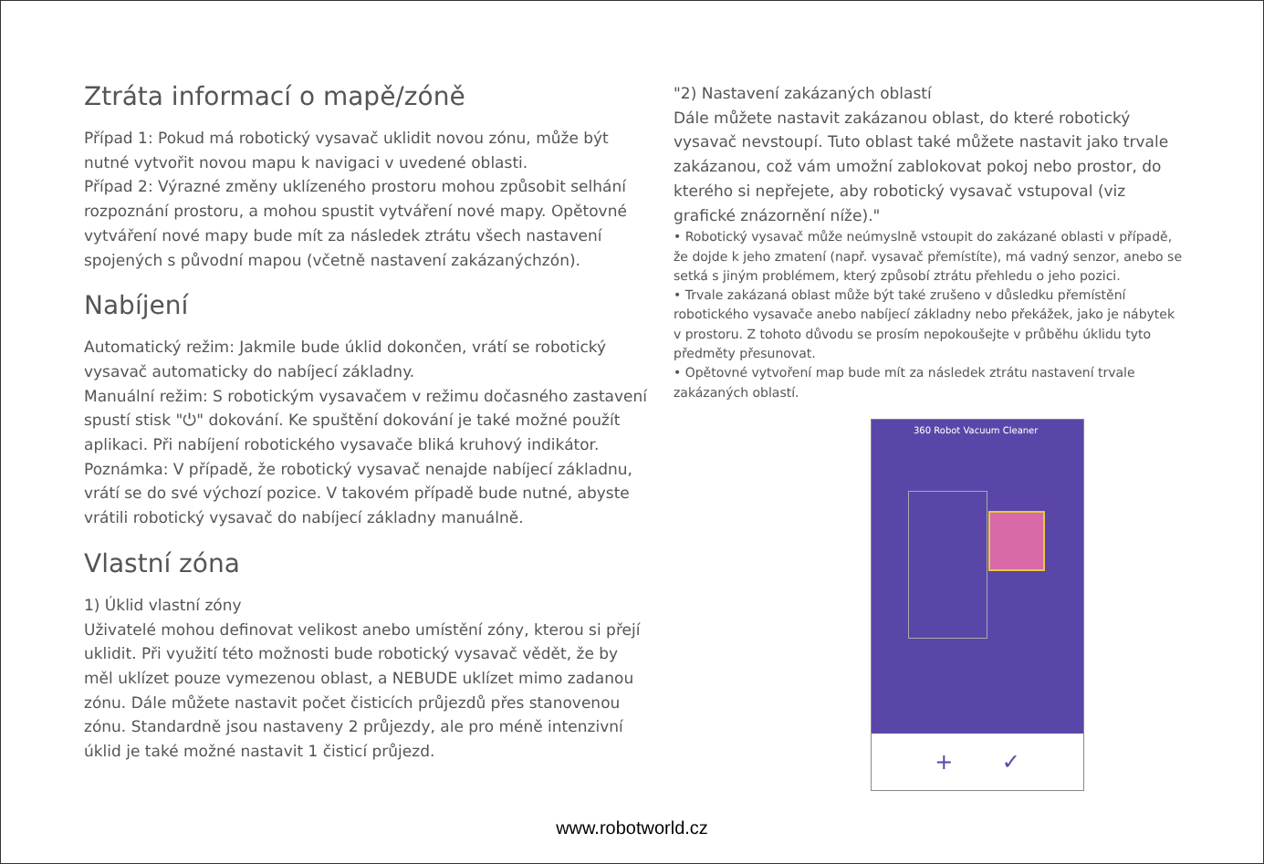Ztráta informací o mapě/zóně
Případ 1: Pokud má robotický vysavač uklidit novou zónu, může být nutné vytvořit novou mapu k navigaci v uvedené oblasti.
Případ 2: Výrazné změny uklízeného prostoru mohou způsobit selhání rozpoznání prostoru, a mohou spustit vytváření nové mapy. Opětovné vytváření nové mapy bude mít za následek ztrátu všech nastavení spojených s původní mapou (včetně nastavení zakázanýchzón).
Nabíjení
Automatický režim: Jakmile bude úklid dokončen, vrátí se robotický vysavač automaticky do nabíjecí základny.
Manuální režim: S robotickým vysavačem v režimu dočasného zastavení spustí stisk "⏻" dokování. Ke spuštění dokování je také možné použít aplikaci. Při nabíjení robotického vysavače bliká kruhový indikátor.
Poznámka: V případě, že robotický vysavač nenajde nabíjecí základnu, vrátí se do své výchozí pozice. V takovém případě bude nutné, abyste vrátili robotický vysavač do nabíjecí základny manuálně.
Vlastní zóna
1) Úklid vlastní zóny
Uživatelé mohou definovat velikost anebo umístění zóny, kterou si přejí uklidit. Při využití této možnosti bude robotický vysavač vědět, že by měl uklízet pouze vymezenou oblast, a NEBUDE uklízet mimo zadanou zónu. Dále můžete nastavit počet čisticích průjezdů přes stanovenou zónu. Standardně jsou nastaveny 2 průjezdy, ale pro méně intenzivní úklid je také možné nastavit 1 čisticí průjezd.
"2) Nastavení zakázaných oblastí
Dále můžete nastavit zakázanou oblast, do které robotický vysavač nevstoupí. Tuto oblast také můžete nastavit jako trvale zakázanou, což vám umožní zablokovat pokoj nebo prostor, do kterého si nepřejete, aby robotický vysavač vstupoval (viz grafické znázornění níže)."
• Robotický vysavač může neúmyslně vstoupit do zakázané oblasti v případě, že dojde k jeho zmatení (např. vysavač přemístíte), má vadný senzor, anebo se setká s jiným problémem, který způsobí ztrátu přehledu o jeho pozici.
• Trvale zakázaná oblast může být také zrušeno v důsledku přemístění robotického vysavače anebo nabíjecí základny nebo překážek, jako je nábytek v prostoru. Z tohoto důvodu se prosím nepokoušejte v průběhu úklidu tyto předměty přesunovat.
• Opětovné vytvoření map bude mít za následek ztrátu nastavení trvale zakázaných oblastí.
360 Robot Vacuum Cleaner
+ ✓
www.robotworld.cz